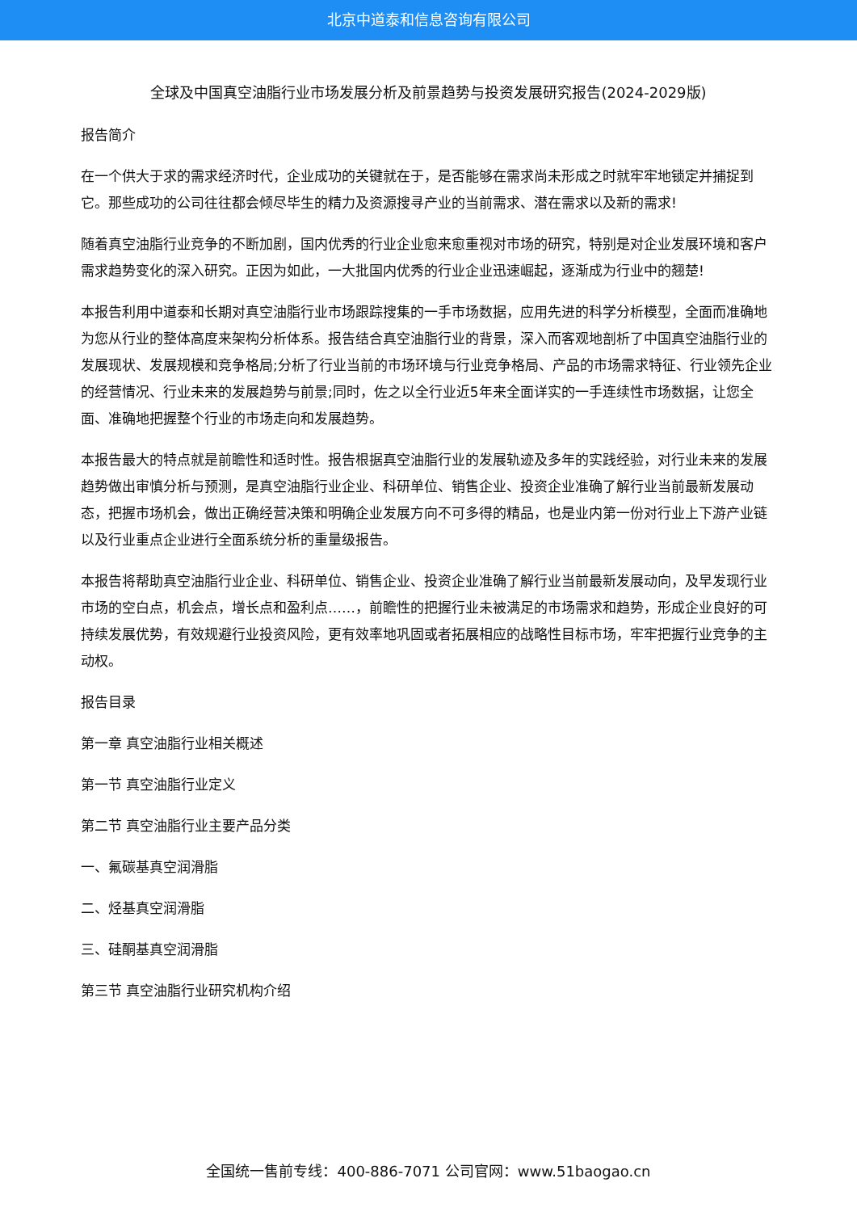北京中道泰和信息咨询有限公司
全球及中国真空油脂行业市场发展分析及前景趋势与投资发展研究报告(2024-2029版)
报告简介
在一个供大于求的需求经济时代，企业成功的关键就在于，是否能够在需求尚未形成之时就牢牢地锁定并捕捉到它。那些成功的公司往往都会倾尽毕生的精力及资源搜寻产业的当前需求、潜在需求以及新的需求!
随着真空油脂行业竞争的不断加剧，国内优秀的行业企业愈来愈重视对市场的研究，特别是对企业发展环境和客户需求趋势变化的深入研究。正因为如此，一大批国内优秀的行业企业迅速崛起，逐渐成为行业中的翘楚!
本报告利用中道泰和长期对真空油脂行业市场跟踪搜集的一手市场数据，应用先进的科学分析模型，全面而准确地为您从行业的整体高度来架构分析体系。报告结合真空油脂行业的背景，深入而客观地剖析了中国真空油脂行业的发展现状、发展规模和竞争格局;分析了行业当前的市场环境与行业竞争格局、产品的市场需求特征、行业领先企业的经营情况、行业未来的发展趋势与前景;同时，佐之以全行业近5年来全面详实的一手连续性市场数据，让您全面、准确地把握整个行业的市场走向和发展趋势。
本报告最大的特点就是前瞻性和适时性。报告根据真空油脂行业的发展轨迹及多年的实践经验，对行业未来的发展趋势做出审慎分析与预测，是真空油脂行业企业、科研单位、销售企业、投资企业准确了解行业当前最新发展动态，把握市场机会，做出正确经营决策和明确企业发展方向不可多得的精品，也是业内第一份对行业上下游产业链以及行业重点企业进行全面系统分析的重量级报告。
本报告将帮助真空油脂行业企业、科研单位、销售企业、投资企业准确了解行业当前最新发展动向，及早发现行业市场的空白点，机会点，增长点和盈利点……，前瞻性的把握行业未被满足的市场需求和趋势，形成企业良好的可持续发展优势，有效规避行业投资风险，更有效率地巩固或者拓展相应的战略性目标市场，牢牢把握行业竞争的主动权。
报告目录
第一章 真空油脂行业相关概述
第一节 真空油脂行业定义
第二节 真空油脂行业主要产品分类
一、氟碳基真空润滑脂
二、烃基真空润滑脂
三、硅酮基真空润滑脂
第三节 真空油脂行业研究机构介绍
全国统一售前专线：400-886-7071 公司官网：www.51baogao.cn